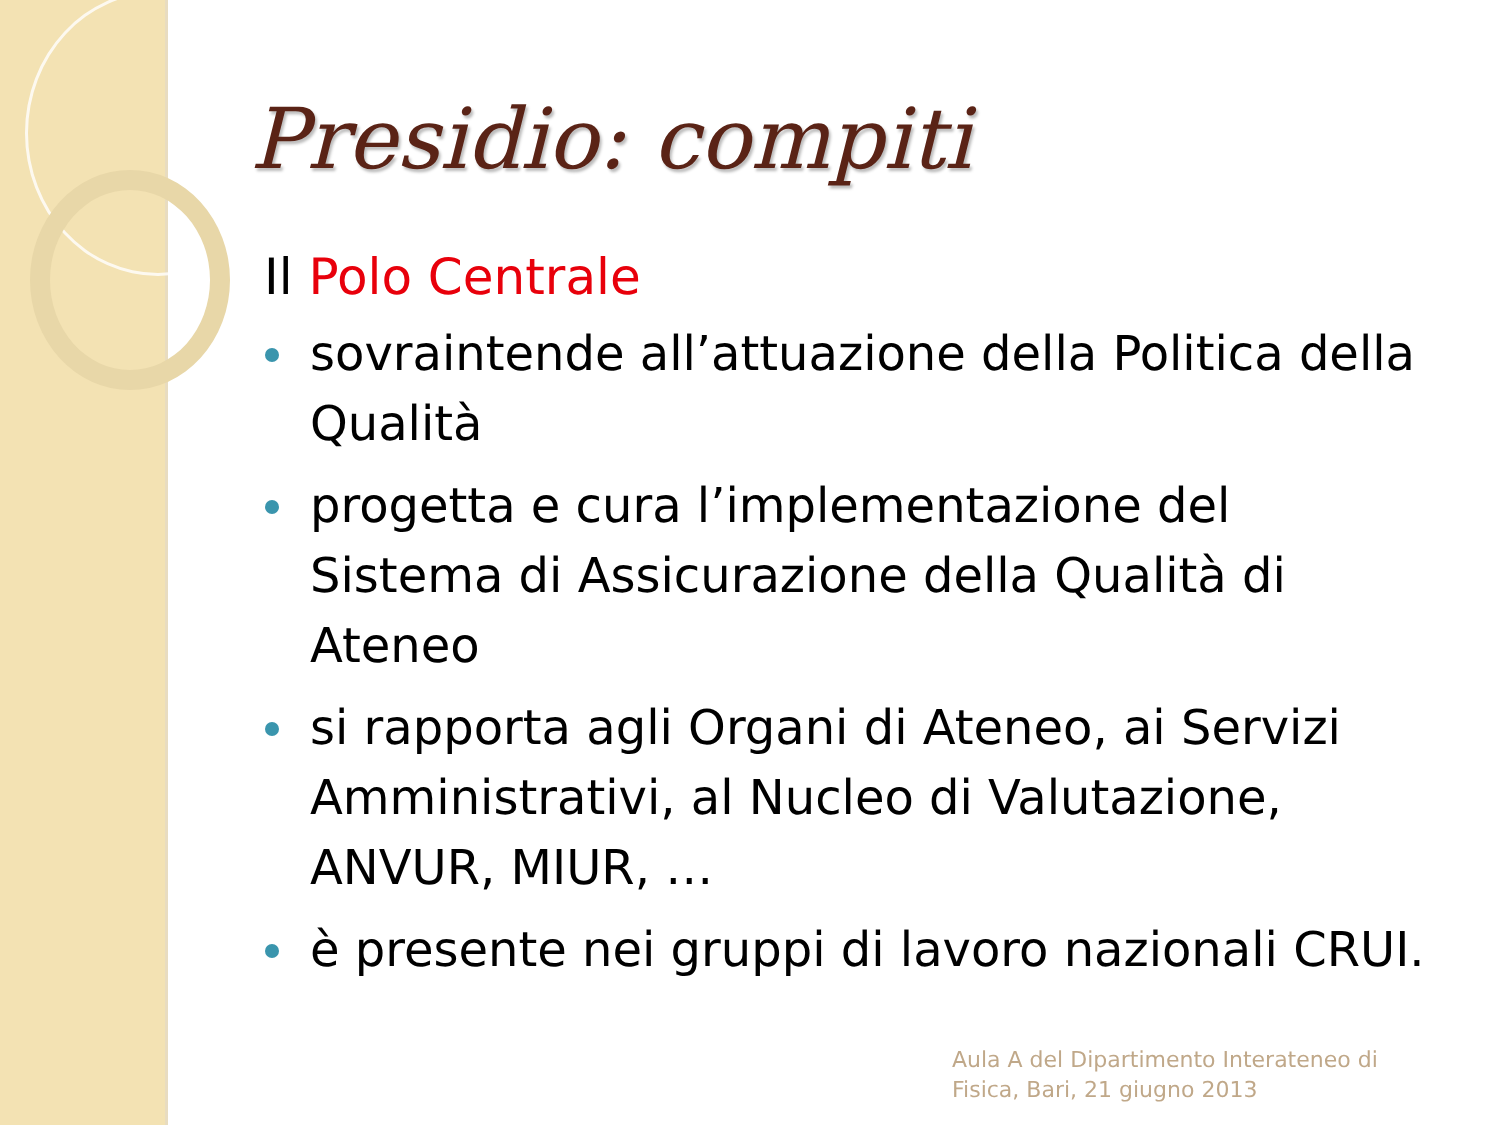Presidio: compiti
Il Polo Centrale
sovraintende all’attuazione della Politica della Qualità
progetta e cura l’implementazione del Sistema di Assicurazione della Qualità di Ateneo
si rapporta agli Organi di Ateneo, ai Servizi Amministrativi, al Nucleo di Valutazione, ANVUR, MIUR, …
è presente nei gruppi di lavoro nazionali CRUI.
Aula A del Dipartimento Interateneo di
Fisica, Bari, 21 giugno 2013